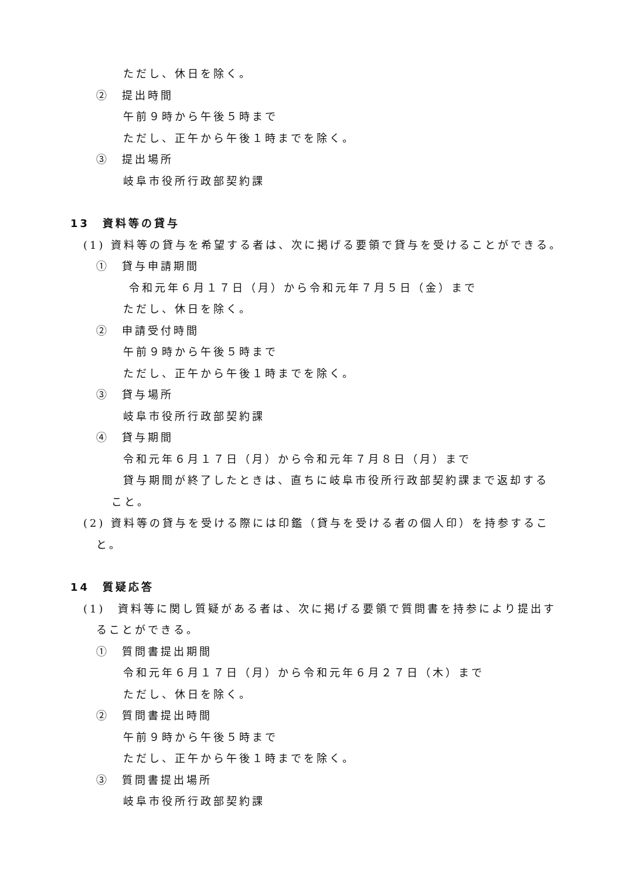ただし、休日を除く。
②　提出時間
午前９時から午後５時まで
ただし、正午から午後１時までを除く。
③　提出場所
岐阜市役所行政部契約課
13　資料等の貸与
(1) 資料等の貸与を希望する者は、次に掲げる要領で貸与を受けることができる。
①　貸与申請期間
令和元年６月１７日（月）から令和元年７月５日（金）まで
ただし、休日を除く。
②　申請受付時間
午前９時から午後５時まで
ただし、正午から午後１時までを除く。
③　貸与場所
岐阜市役所行政部契約課
④　貸与期間
令和元年６月１７日（月）から令和元年７月８日（月）まで
貸与期間が終了したときは、直ちに岐阜市役所行政部契約課まで返却する
こと。
(2) 資料等の貸与を受ける際には印鑑（貸与を受ける者の個人印）を持参するこ
と。
14　質疑応答
(1)　資料等に関し質疑がある者は、次に掲げる要領で質問書を持参により提出す
ることができる。
①　質問書提出期間
令和元年６月１７日（月）から令和元年６月２７日（木）まで
ただし、休日を除く。
②　質問書提出時間
午前９時から午後５時まで
ただし、正午から午後１時までを除く。
③　質問書提出場所
岐阜市役所行政部契約課